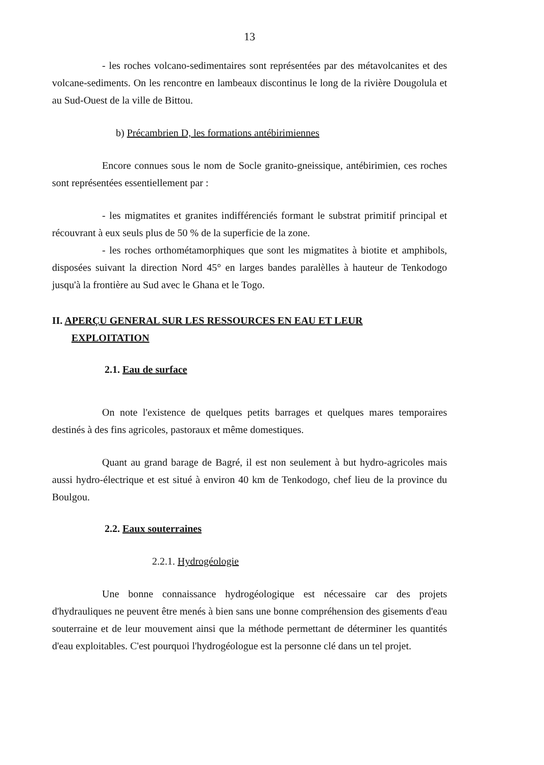13
- les roches volcano-sedimentaires sont représentées par des métavolcanites et des volcane-sediments. On les rencontre en lambeaux discontinus le long de la rivière Dougolula et au Sud-Ouest de la ville de Bittou.
b) Précambrien D, les formations antébirimiennes
Encore connues sous le nom de Socle granito-gneissique, antébirimien, ces roches sont représentées essentiellement par :
- les migmatites et granites indifférenciés formant le substrat primitif principal et récouvrant à eux seuls plus de 50 % de la superficie de la zone.
- les roches orthométamorphiques que sont les migmatites à biotite et amphibols, disposées suivant la direction Nord 45° en larges bandes paralèlles à hauteur de Tenkodogo jusqu'à la frontière au Sud avec le Ghana et le Togo.
II. APERÇU GENERAL SUR LES RESSOURCES EN EAU ET LEUR
EXPLOITATION
2.1. Eau de surface
On note l'existence de quelques petits barrages et quelques mares temporaires destinés à des fins agricoles, pastoraux et même domestiques.
Quant au grand barage de Bagré, il est non seulement à but hydro-agricoles mais aussi hydro-électrique et est situé à environ 40 km de Tenkodogo, chef lieu de la province du Boulgou.
2.2. Eaux souterraines
2.2.1. Hydrogéologie
Une bonne connaissance hydrogéologique est nécessaire car des projets d'hydrauliques ne peuvent être menés à bien sans une bonne compréhension des gisements d'eau souterraine et de leur mouvement ainsi que la méthode permettant de déterminer les quantités d'eau exploitables. C'est pourquoi l'hydrogéologue est la personne clé dans un tel projet.